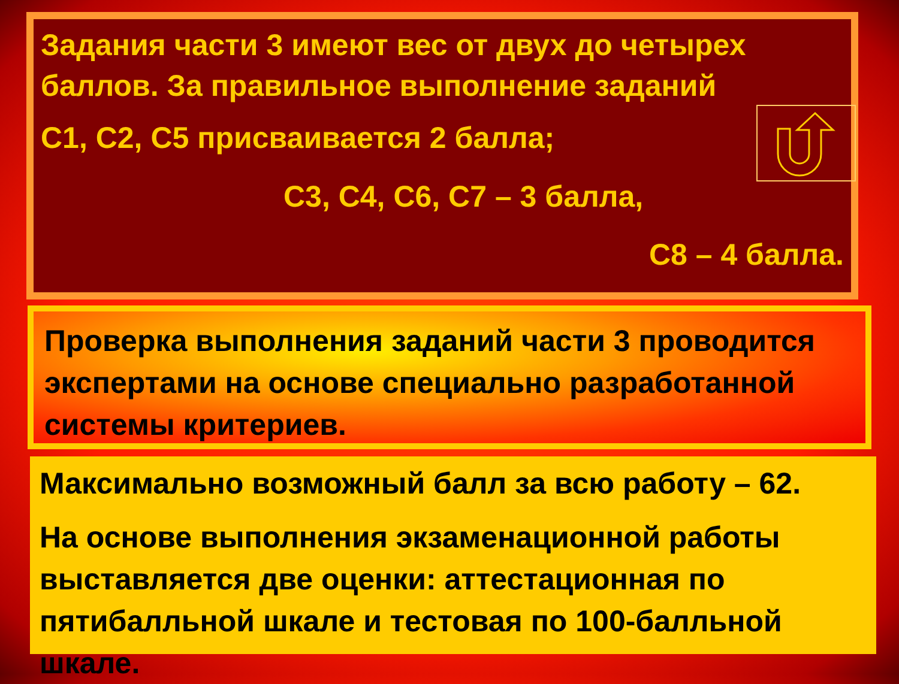Задания части 3 имеют вес от двух до четырех баллов. За правильное выполнение заданий
С1, С2, С5 присваивается 2 балла;
С3, С4, С6, С7 – 3 балла,
С8 – 4 балла.
Проверка выполнения заданий части 3 проводится экспертами на основе специально разработанной системы критериев.
Максимально возможный балл за всю работу – 62.
На основе выполнения экзаменационной работы выставляется две оценки: аттестационная по пятибалльной шкале и тестовая по 100-балльной шкале.